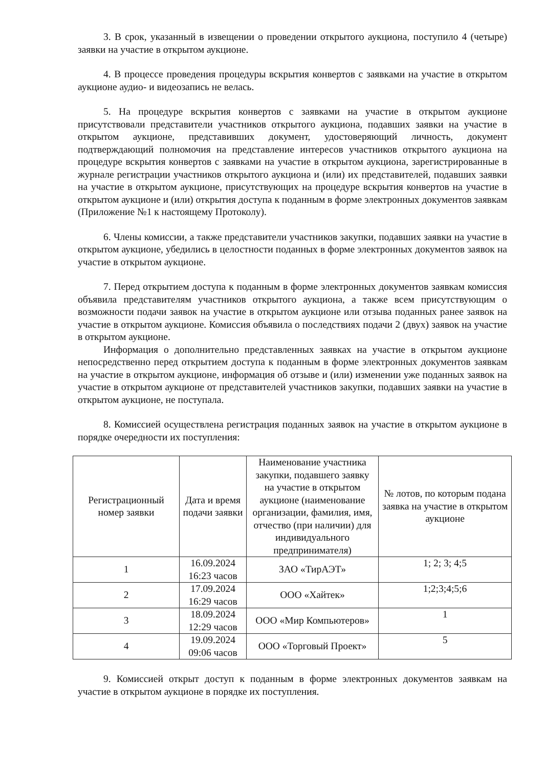3. В срок, указанный в извещении о проведении открытого аукциона, поступило 4 (четыре) заявки на участие в открытом аукционе.
4. В процессе проведения процедуры вскрытия конвертов с заявками на участие в открытом аукционе аудио- и видеозапись не велась.
5. На процедуре вскрытия конвертов с заявками на участие в открытом аукционе присутствовали представители участников открытого аукциона, подавших заявки на участие в открытом аукционе, представивших документ, удостоверяющий личность, документ подтверждающий полномочия на представление интересов участников открытого аукциона на процедуре вскрытия конвертов с заявками на участие в открытом аукциона, зарегистрированные в журнале регистрации участников открытого аукциона и (или) их представителей, подавших заявки на участие в открытом аукционе, присутствующих на процедуре вскрытия конвертов на участие в открытом аукционе и (или) открытия доступа к поданным в форме электронных документов заявкам (Приложение №1 к настоящему Протоколу).
6. Члены комиссии, а также представители участников закупки, подавших заявки на участие в открытом аукционе, убедились в целостности поданных в форме электронных документов заявок на участие в открытом аукционе.
7. Перед открытием доступа к поданным в форме электронных документов заявкам комиссия объявила представителям участников открытого аукциона, а также всем присутствующим о возможности подачи заявок на участие в открытом аукционе или отзыва поданных ранее заявок на участие в открытом аукционе. Комиссия объявила о последствиях подачи 2 (двух) заявок на участие в открытом аукционе.
Информация о дополнительно представленных заявках на участие в открытом аукционе непосредственно перед открытием доступа к поданным в форме электронных документов заявкам на участие в открытом аукционе, информация об отзыве и (или) изменении уже поданных заявок на участие в открытом аукционе от представителей участников закупки, подавших заявки на участие в открытом аукционе, не поступала.
8. Комиссией осуществлена регистрация поданных заявок на участие в открытом аукционе в порядке очередности их поступления:
| Регистрационный номер заявки | Дата и время подачи заявки | Наименование участника закупки, подавшего заявку на участие в открытом аукционе (наименование организации, фамилия, имя, отчество (при наличии) для индивидуального предпринимателя) | № лотов, по которым подана заявка на участие в открытом аукционе |
| --- | --- | --- | --- |
| 1 | 16.09.2024 16:23 часов | ЗАО «ТирАЭТ» | 1; 2; 3; 4;5 |
| 2 | 17.09.2024 16:29 часов | ООО «Хайтек» | 1;2;3;4;5;6 |
| 3 | 18.09.2024 12:29 часов | ООО «Мир Компьютеров» | 1 |
| 4 | 19.09.2024 09:06 часов | ООО «Торговый Проект» | 5 |
9. Комиссией открыт доступ к поданным в форме электронных документов заявкам на участие в открытом аукционе в порядке их поступления.